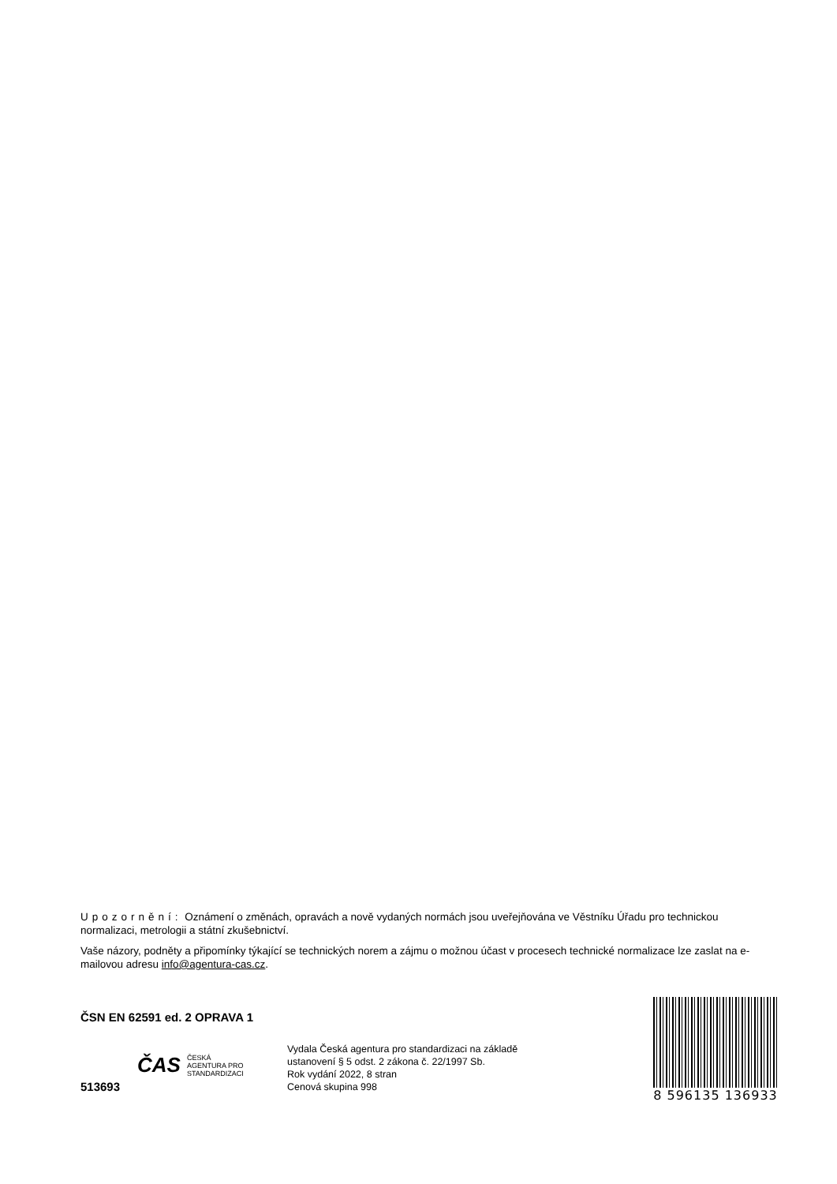Upozornění: Oznámení o změnách, opravách a nově vydaných normách jsou uveřejňována ve Věstníku Úřadu pro technickou normalizaci, metrologii a státní zkušebnictví.
Vaše názory, podněty a připomínky týkající se technických norem a zájmu o možnou účast v procesech technické normalizace lze zaslat na e-mailovou adresu info@agentura-cas.cz.
ČSN EN 62591 ed. 2 OPRAVA 1
513693
ČAS ČESKÁ
AGENTURA PRO
STANDARDIZACI
Vydala Česká agentura pro standardizaci na základě
ustanovení § 5 odst. 2 zákona č. 22/1997 Sb.
Rok vydání 2022, 8 stran
Cenová skupina 998
8 596135 136933